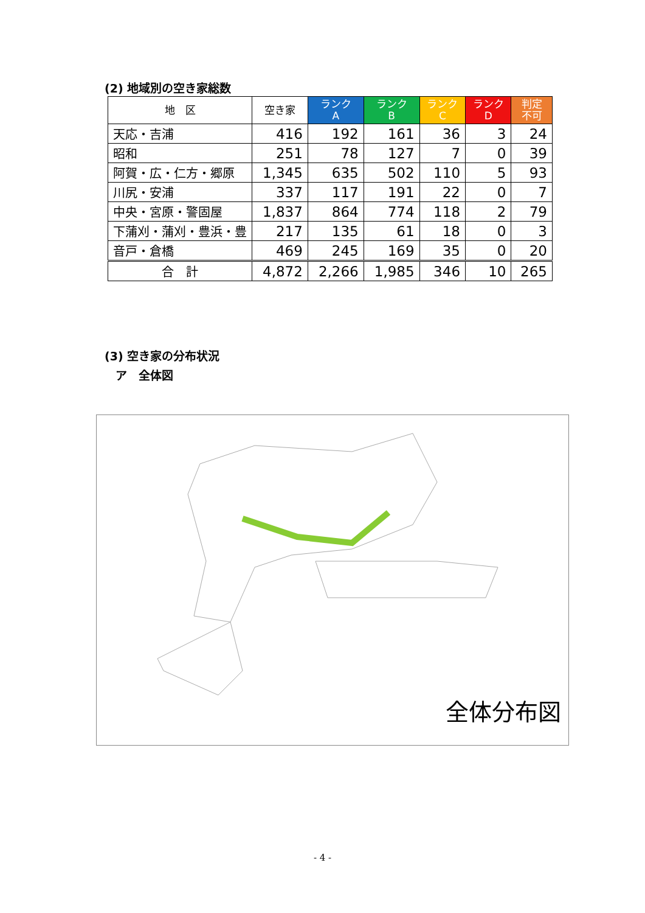(2) 地域別の空き家総数
| 地 区 | 空き家 | ランク A | ランク B | ランク C | ランク D | 判定 不可 |
| --- | --- | --- | --- | --- | --- | --- |
| 天応・吉浦 | 416 | 192 | 161 | 36 | 3 | 24 |
| 昭和 | 251 | 78 | 127 | 7 | 0 | 39 |
| 阿賀・広・仁方・郷原 | 1,345 | 635 | 502 | 110 | 5 | 93 |
| 川尻・安浦 | 337 | 117 | 191 | 22 | 0 | 7 |
| 中央・宮原・警固屋 | 1,837 | 864 | 774 | 118 | 2 | 79 |
| 下蒲刈・蒲刈・豊浜・豊 | 217 | 135 | 61 | 18 | 0 | 3 |
| 音戸・倉橋 | 469 | 245 | 169 | 35 | 0 | 20 |
| 合 計 | 4,872 | 2,266 | 1,985 | 346 | 10 | 265 |
(3) 空き家の分布状況
ア　全体図
全体分布図
- 4 -